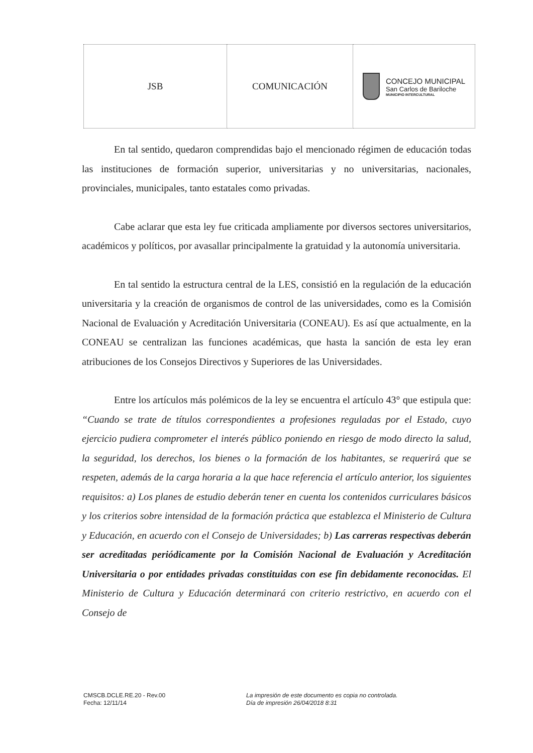| JSB | COMUNICACIÓN | CONCEJO MUNICIPAL San Carlos de Bariloche MUNICIPIO INTERCULTURAL |
En tal sentido, quedaron comprendidas bajo el mencionado régimen de educación todas las instituciones de formación superior, universitarias y no universitarias, nacionales, provinciales, municipales, tanto estatales como privadas.
Cabe aclarar que esta ley fue criticada ampliamente por diversos sectores universitarios, académicos y políticos, por avasallar principalmente la gratuidad y la autonomía universitaria.
En tal sentido la estructura central de la LES, consistió en la regulación de la educación universitaria y la creación de organismos de control de las universidades, como es la Comisión Nacional de Evaluación y Acreditación Universitaria (CONEAU). Es así que actualmente, en la CONEAU se centralizan las funciones académicas, que hasta la sanción de esta ley eran atribuciones de los Consejos Directivos y Superiores de las Universidades.
Entre los artículos más polémicos de la ley se encuentra el artículo 43° que estipula que: “Cuando se trate de títulos correspondientes a profesiones reguladas por el Estado, cuyo ejercicio pudiera comprometer el interés público poniendo en riesgo de modo directo la salud, la seguridad, los derechos, los bienes o la formación de los habitantes, se requerirá que se respeten, además de la carga horaria a la que hace referencia el artículo anterior, los siguientes requisitos: a) Los planes de estudio deberán tener en cuenta los contenidos curriculares básicos y los criterios sobre intensidad de la formación práctica que establezca el Ministerio de Cultura y Educación, en acuerdo con el Consejo de Universidades; b) Las carreras respectivas deberán ser acreditadas periódicamente por la Comisión Nacional de Evaluación y Acreditación Universitaria o por entidades privadas constituidas con ese fin debidamente reconocidas. El Ministerio de Cultura y Educación determinará con criterio restrictivo, en acuerdo con el Consejo de
CMSCB.DCLE.RE.20 - Rev.00
Fecha: 12/11/14
La impresión de este documento es copia no controlada.
Día de impresión 26/04/2018 8:31